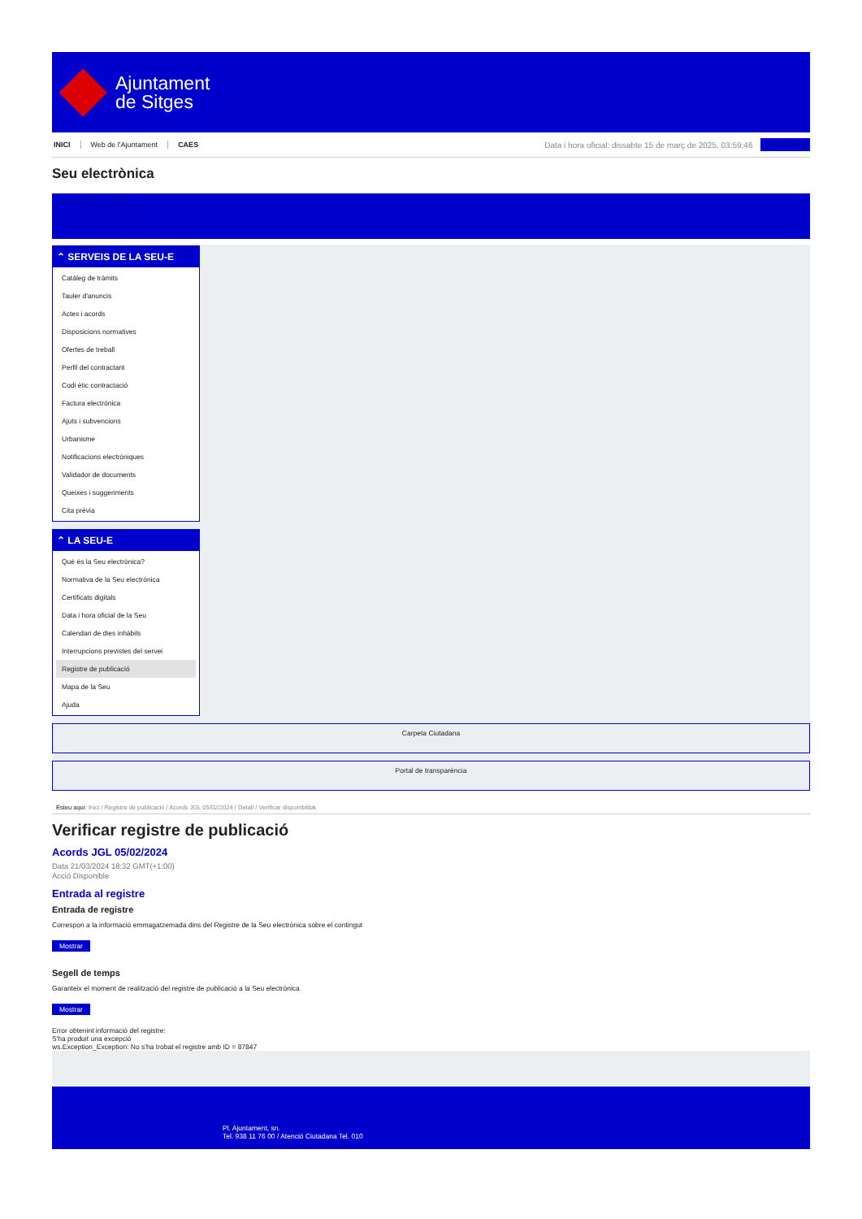Ajuntament
de Sitges
INICI Web de l'Ajuntament CAES
Data i hora oficial: dissabte 15 de març de 2025, 03:59:46
Sincronitza
Seu electrònica
Obtenir còpia autèntica
⌃ SERVEIS DE LA SEU-E
Catàleg de tràmits
Tauler d'anuncis
Actes i acords
Disposicions normatives
Ofertes de treball
Perfil del contractant
Codi ètic contractació
Factura electrònica
Ajuts i subvencions
Urbanisme
Notificacions electròniques
Validador de documents
Queixes i suggeriments
Cita prèvia
⌃ LA SEU-E
Què és la Seu electrònica?
Normativa de la Seu electrònica
Certificats digitals
Data i hora oficial de la Seu
Calendari de dies inhàbils
Interrupcions previstes del servei
Registre de publicació
Mapa de la Seu
Ajuda
Carpeta Ciutadana
Portal de transparència
Esteu aquí: Inici / Registre de publicació / Acords JGL 05/02/2024 / Detall / Verificar disponibilitat
Verificar registre de publicació
Acords JGL 05/02/2024
Data 21/03/2024 18:32 GMT(+1:00)
Acció Disponible
Entrada al registre
Entrada de registre
Correspon a la informació emmagatzemada dins del Registre de la Seu electrònica sobre el contingut
Mostrar
Segell de temps
Garanteix el moment de realització del registre de publicació a la Seu electrònica
Mostrar
Error obtenint informació del registre:
S'ha produit una excepció
ws.Exception_Exception: No s'ha trobat el registre amb ID = 87847
Pl. Ajuntament, sn.
Tel. 938 11 76 00 / Atenció Ciutadana Tel. 010